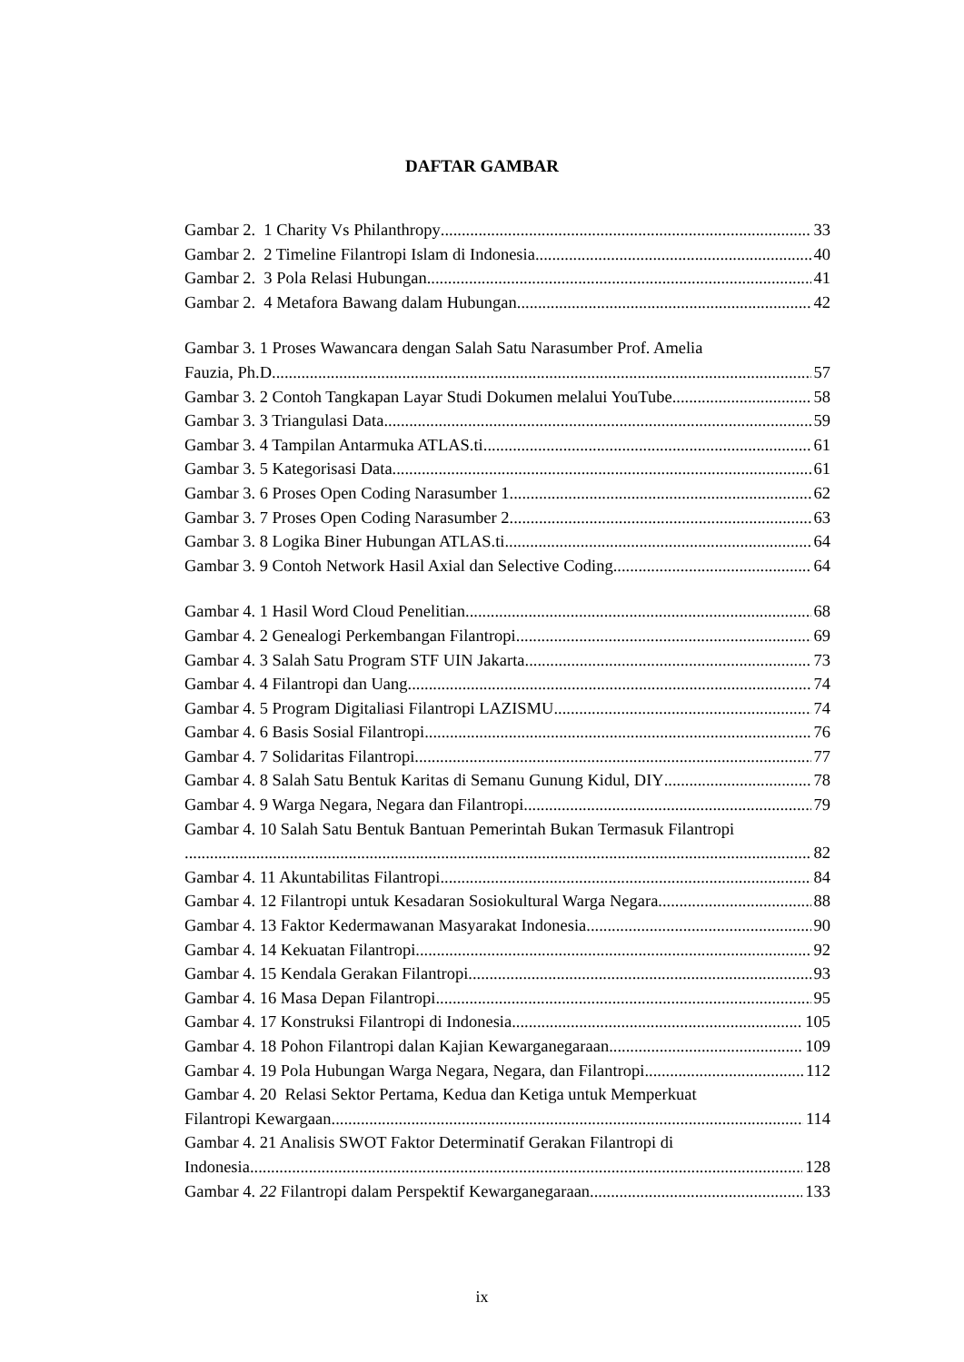DAFTAR GAMBAR
Gambar 2. 1 Charity Vs Philanthropy 33
Gambar 2. 2 Timeline Filantropi Islam di Indonesia 40
Gambar 2. 3 Pola Relasi Hubungan 41
Gambar 2. 4 Metafora Bawang dalam Hubungan 42
Gambar 3. 1 Proses Wawancara dengan Salah Satu Narasumber Prof. Amelia
Fauzia, Ph.D 57
Gambar 3. 2 Contoh Tangkapan Layar Studi Dokumen melalui YouTube 58
Gambar 3. 3 Triangulasi Data 59
Gambar 3. 4 Tampilan Antarmuka ATLAS.ti 61
Gambar 3. 5 Kategorisasi Data 61
Gambar 3. 6 Proses Open Coding Narasumber 1 62
Gambar 3. 7 Proses Open Coding Narasumber 2 63
Gambar 3. 8 Logika Biner Hubungan ATLAS.ti 64
Gambar 3. 9 Contoh Network Hasil Axial dan Selective Coding 64
Gambar 4. 1 Hasil Word Cloud Penelitian 68
Gambar 4. 2 Genealogi Perkembangan Filantropi 69
Gambar 4. 3 Salah Satu Program STF UIN Jakarta 73
Gambar 4. 4 Filantropi dan Uang 74
Gambar 4. 5 Program Digitaliasi Filantropi LAZISMU 74
Gambar 4. 6 Basis Sosial Filantropi 76
Gambar 4. 7 Solidaritas Filantropi 77
Gambar 4. 8 Salah Satu Bentuk Karitas di Semanu Gunung Kidul, DIY 78
Gambar 4. 9 Warga Negara, Negara dan Filantropi 79
Gambar 4. 10 Salah Satu Bentuk Bantuan Pemerintah Bukan Termasuk Filantropi
82
Gambar 4. 11 Akuntabilitas Filantropi 84
Gambar 4. 12 Filantropi untuk Kesadaran Sosiokultural Warga Negara 88
Gambar 4. 13 Faktor Kedermawanan Masyarakat Indonesia 90
Gambar 4. 14 Kekuatan Filantropi 92
Gambar 4. 15 Kendala Gerakan Filantropi 93
Gambar 4. 16 Masa Depan Filantropi 95
Gambar 4. 17 Konstruksi Filantropi di Indonesia 105
Gambar 4. 18 Pohon Filantropi dalan Kajian Kewarganegaraan 109
Gambar 4. 19 Pola Hubungan Warga Negara, Negara, dan Filantropi 112
Gambar 4. 20 Relasi Sektor Pertama, Kedua dan Ketiga untuk Memperkuat
Filantropi Kewargaan 114
Gambar 4. 21 Analisis SWOT Faktor Determinatif Gerakan Filantropi di
Indonesia 128
Gambar 4. 22 Filantropi dalam Perspektif Kewarganegaraan 133
ix